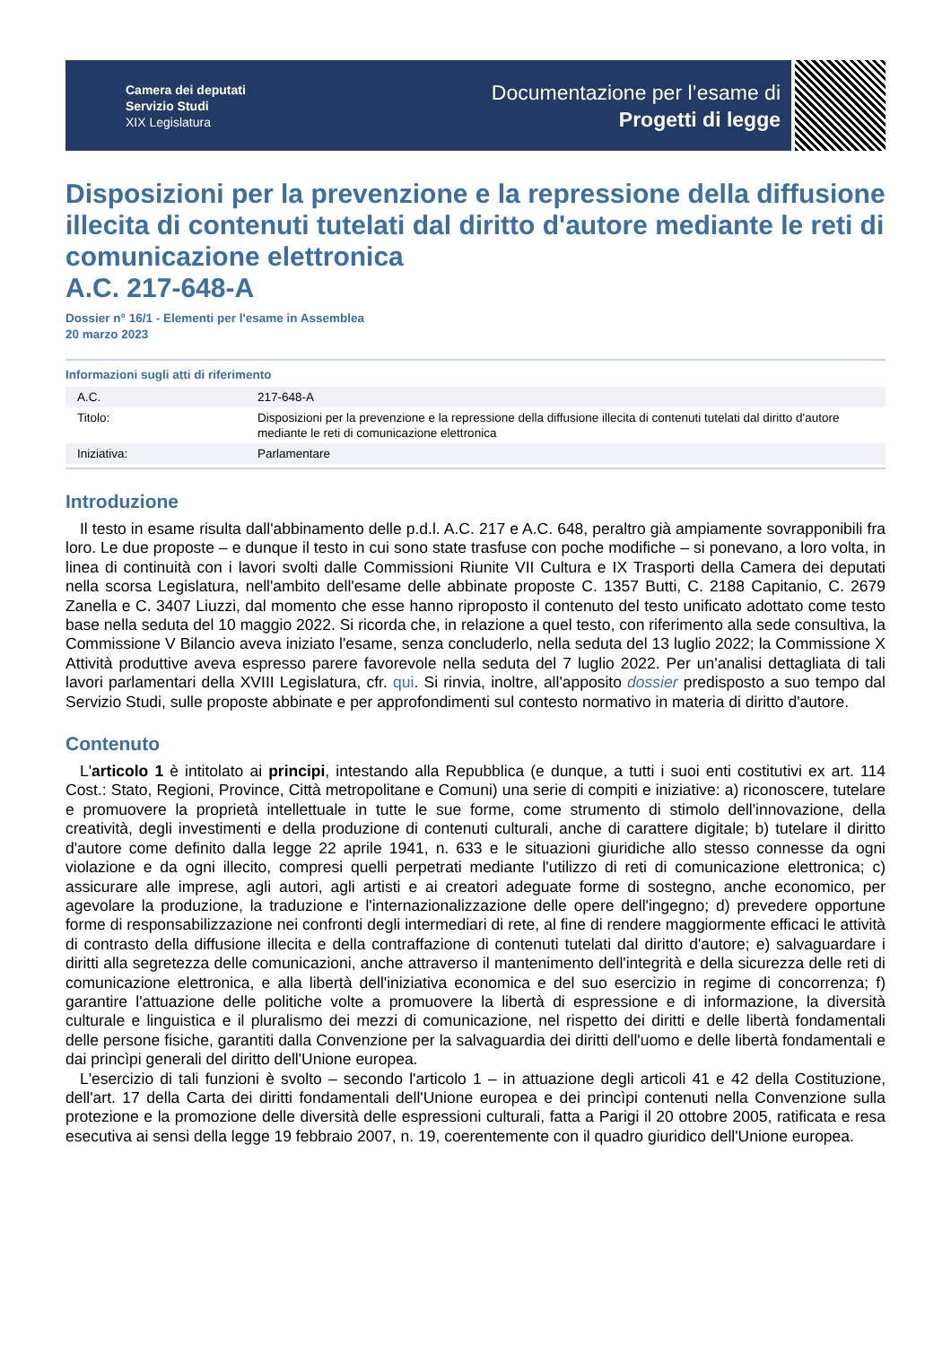Camera dei deputati
Servizio Studi
XIX Legislatura
Documentazione per l’esame di
Progetti di legge
Disposizioni per la prevenzione e la repressione della diffusione illecita di contenuti tutelati dal diritto d'autore mediante le reti di comunicazione elettronica
A.C. 217-648-A
Dossier n° 16/1 - Elementi per l'esame in Assemblea
20 marzo 2023
Informazioni sugli atti di riferimento
| A.C. | 217-648-A |
| Titolo: | Disposizioni per la prevenzione e la repressione della diffusione illecita di contenuti tutelati dal diritto d'autore mediante le reti di comunicazione elettronica |
| Iniziativa: | Parlamentare |
Introduzione
Il testo in esame risulta dall'abbinamento delle p.d.l. A.C. 217 e A.C. 648, peraltro già ampiamente sovrapponibili fra loro. Le due proposte – e dunque il testo in cui sono state trasfuse con poche modifiche – si ponevano, a loro volta, in linea di continuità con i lavori svolti dalle Commissioni Riunite VII Cultura e IX Trasporti della Camera dei deputati nella scorsa Legislatura, nell'ambito dell'esame delle abbinate proposte C. 1357 Butti, C. 2188 Capitanio, C. 2679 Zanella e C. 3407 Liuzzi, dal momento che esse hanno riproposto il contenuto del testo unificato adottato come testo base nella seduta del 10 maggio 2022. Si ricorda che, in relazione a quel testo, con riferimento alla sede consultiva, la Commissione V Bilancio aveva iniziato l'esame, senza concluderlo, nella seduta del 13 luglio 2022; la Commissione X Attività produttive aveva espresso parere favorevole nella seduta del 7 luglio 2022. Per un'analisi dettagliata di tali lavori parlamentari della XVIII Legislatura, cfr. qui. Si rinvia, inoltre, all'apposito dossier predisposto a suo tempo dal Servizio Studi, sulle proposte abbinate e per approfondimenti sul contesto normativo in materia di diritto d'autore.
Contenuto
L'articolo 1 è intitolato ai principi, intestando alla Repubblica (e dunque, a tutti i suoi enti costitutivi ex art. 114 Cost.: Stato, Regioni, Province, Città metropolitane e Comuni) una serie di compiti e iniziative: a) riconoscere, tutelare e promuovere la proprietà intellettuale in tutte le sue forme, come strumento di stimolo dell'innovazione, della creatività, degli investimenti e della produzione di contenuti culturali, anche di carattere digitale; b) tutelare il diritto d'autore come definito dalla legge 22 aprile 1941, n. 633 e le situazioni giuridiche allo stesso connesse da ogni violazione e da ogni illecito, compresi quelli perpetrati mediante l'utilizzo di reti di comunicazione elettronica; c) assicurare alle imprese, agli autori, agli artisti e ai creatori adeguate forme di sostegno, anche economico, per agevolare la produzione, la traduzione e l'internazionalizzazione delle opere dell'ingegno; d) prevedere opportune forme di responsabilizzazione nei confronti degli intermediari di rete, al fine di rendere maggiormente efficaci le attività di contrasto della diffusione illecita e della contraffazione di contenuti tutelati dal diritto d'autore; e) salvaguardare i diritti alla segretezza delle comunicazioni, anche attraverso il mantenimento dell'integrità e della sicurezza delle reti di comunicazione elettronica, e alla libertà dell'iniziativa economica e del suo esercizio in regime di concorrenza; f) garantire l'attuazione delle politiche volte a promuovere la libertà di espressione e di informazione, la diversità culturale e linguistica e il pluralismo dei mezzi di comunicazione, nel rispetto dei diritti e delle libertà fondamentali delle persone fisiche, garantiti dalla Convenzione per la salvaguardia dei diritti dell'uomo e delle libertà fondamentali e dai princìpi generali del diritto dell'Unione europea.
L'esercizio di tali funzioni è svolto – secondo l'articolo 1 – in attuazione degli articoli 41 e 42 della Costituzione, dell'art. 17 della Carta dei diritti fondamentali dell'Unione europea e dei princìpi contenuti nella Convenzione sulla protezione e la promozione delle diversità delle espressioni culturali, fatta a Parigi il 20 ottobre 2005, ratificata e resa esecutiva ai sensi della legge 19 febbraio 2007, n. 19, coerentemente con il quadro giuridico dell'Unione europea.